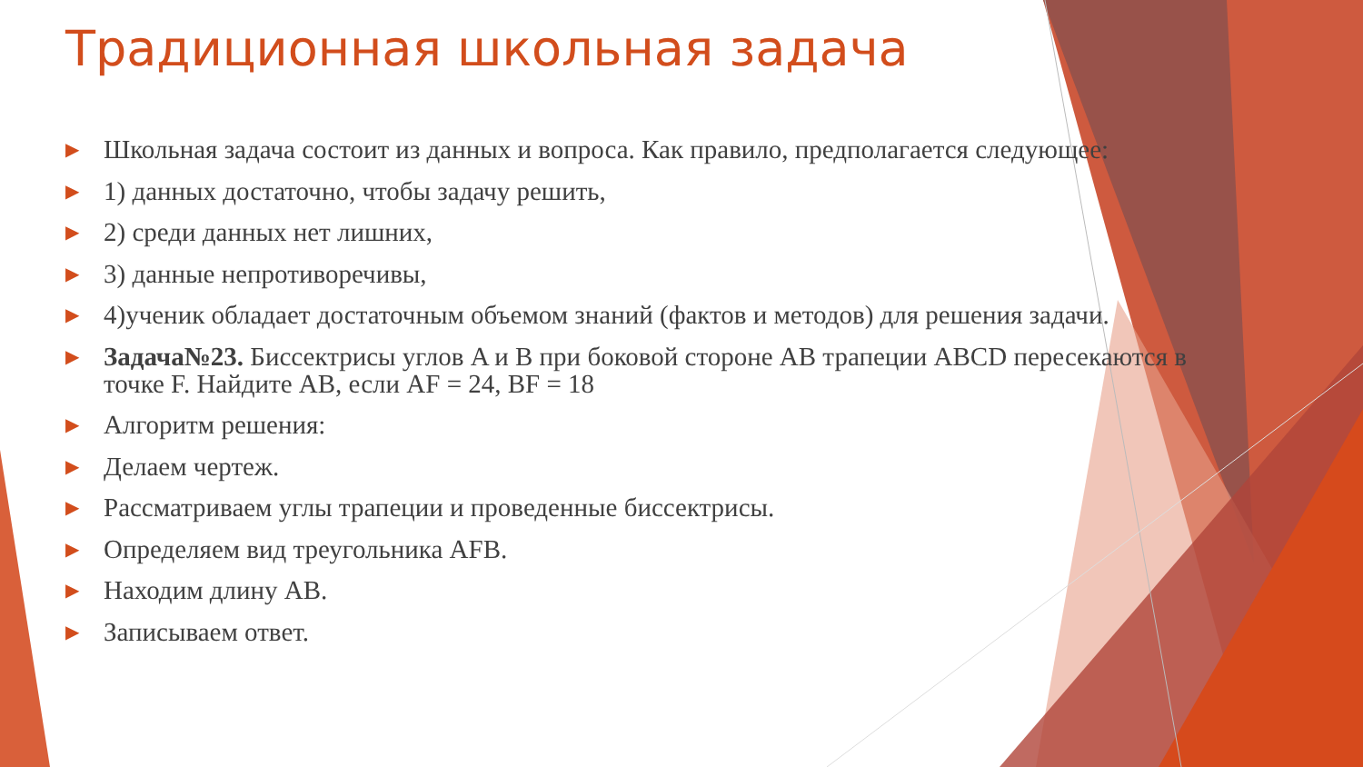Традиционная школьная задача
▶ Школьная задача состоит из данных и вопроса. Как правило, предполагается следующее:
▶ 1) данных достаточно, чтобы задачу решить,
▶ 2) среди данных нет лишних,
▶ 3) данные непротиворечивы,
▶ 4)ученик обладает достаточным объемом знаний (фактов и методов) для решения задачи.
▶ Задача№23. Биссектрисы углов A и B при боковой стороне AB трапеции ABCD пересекаются в точке F. Найдите AB, если AF = 24, BF = 18
▶ Алгоритм решения:
▶ Делаем чертеж.
▶ Рассматриваем углы трапеции и проведенные биссектрисы.
▶ Определяем вид треугольника AFB.
▶ Находим длину AB.
▶ Записываем ответ.